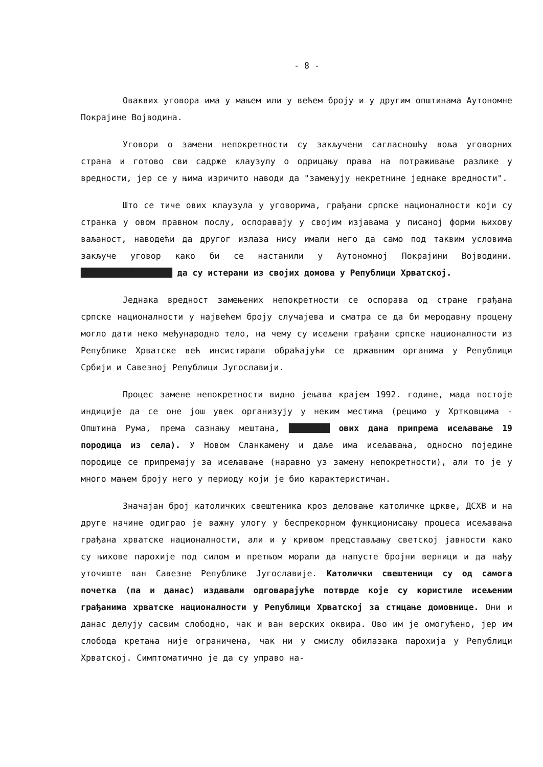- 8 -
Оваквих уговора има у мањем или у већем броју и у другим општинама Аутономне Покрајине Војводина.
Уговори о замени непокретности су закључени сагласношћу воља уговорних страна и готово сви садрже клаузулу о одрицању права на потраживање разлике у вредности, јер се у њима изричито наводи да "замењују некретнине једнаке вредности".
Што се тиче ових клаузула у уговорима, грађани српске националности који су странка у овом правном послу, оспоравају у својим изјавама у писаној форми њихову ваљаност, наводећи да другог излаза нису имали него да само под таквим условима закључе уговор како би се настанили у Аутономној Покрајини Војводини. ██████████████████ да су истерани из својих домова у Републици Хрватској.
Једнака вредност замењених непокретности се оспорава од стране грађана српске националности у највећем броју случајева и сматра се да би меродавну процену могло дати неко међународно тело, на чему су исељени грађани српске националности из Републике Хрватске већ инсистирали обраћајући се државним органима у Републици Србији и Савезној Републици Југославији.
Процес замене непокретности видно јењава крајем 1992. године, мада постоје индиције да се оне још увек организују у неким местима (рецимо у Хртковцима - Општина Рума, према сазнању мештана, ████████ ових дана припрема исељавање 19 породица из села). У Новом Сланкамену и даље има исељавања, односно поједине породице се припремају за исељавање (наравно уз замену непокретности), али то је у много мањем броју него у периоду који је био карактеристичан.
Значајан број католичких свештеника кроз деловање католичке цркве, ДСХВ и на друге начине одиграо је важну улогу у беспрекорном функционисању процеса исељавања грађана хрватске националности, али и у кривом представљању светској јавности како су њихове парохије под силом и претњом морали да напусте бројни верници и да нађу уточиште ван Савезне Републике Југославије. Католички свештеници су од самога почетка (па и данас) издавали одговарајуће потврде које су користиле исељеним грађанима хрватске националности у Републици Хрватској за стицање домовнице. Они и данас делују сасвим слободно, чак и ван верских оквира. Ово им је омогућено, јер им слобода кретања није ограничена, чак ни у смислу обилазака парохија у Републици Хрватској. Симптоматично је да су управо на-